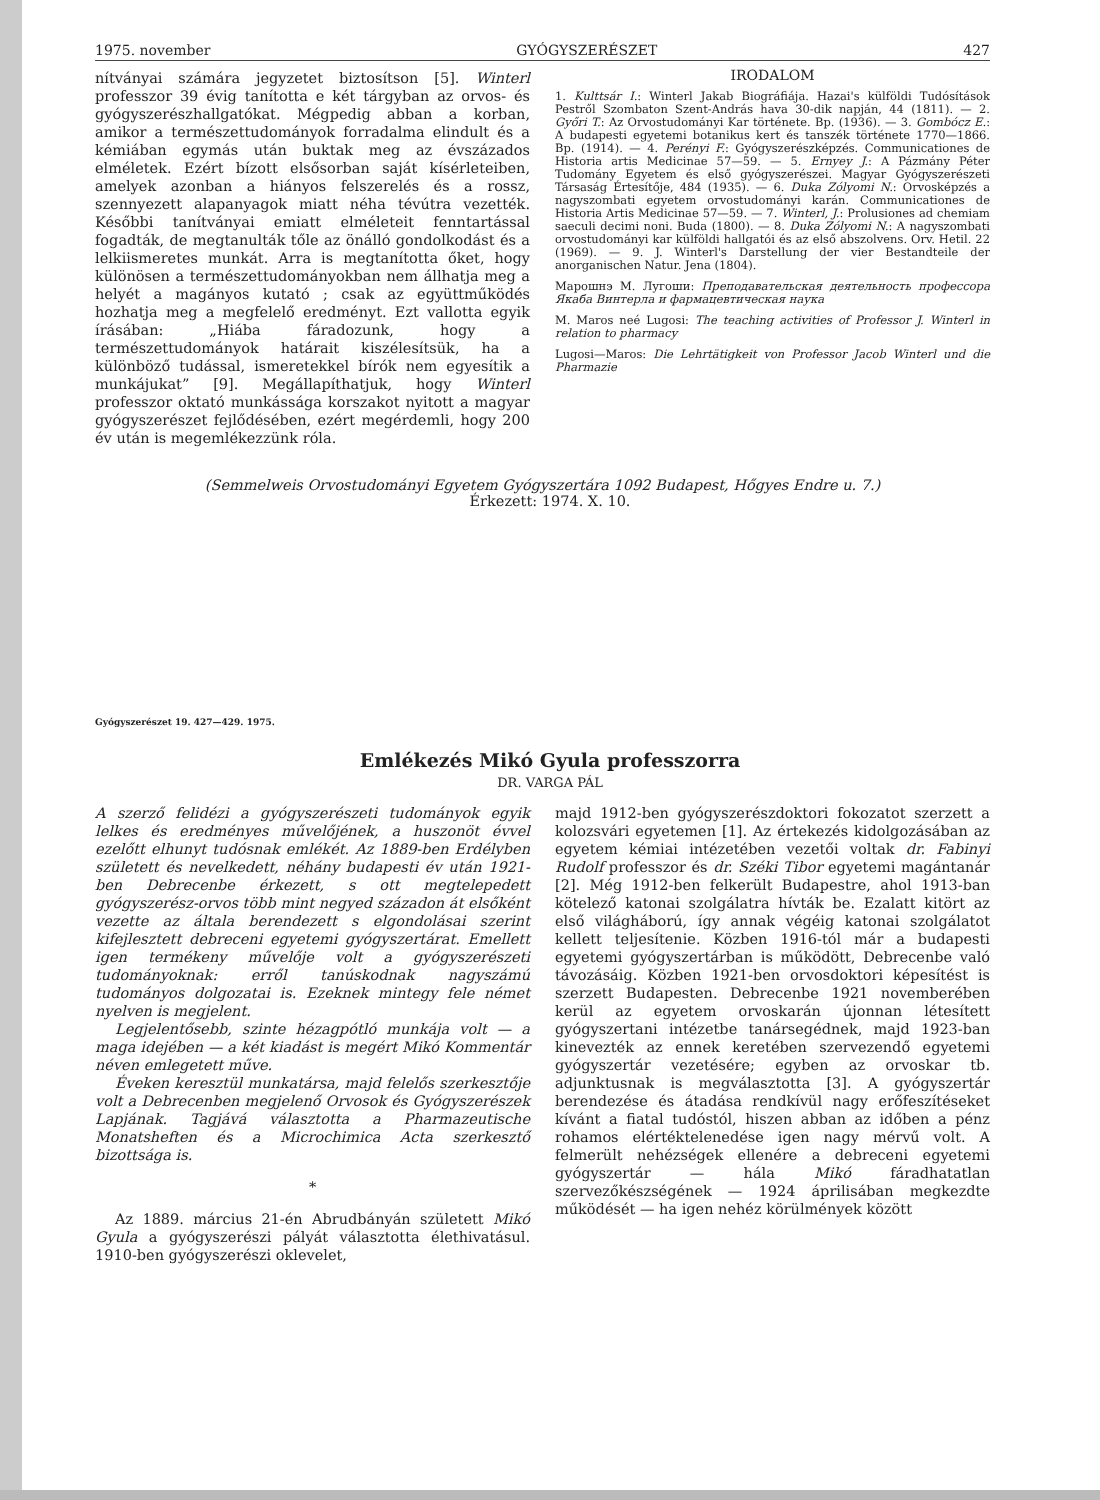1975. november GYÓGYSZERÉSZET 427
nítványai számára jegyzetet biztosítson [5]. Winterl professzor 39 évig tanította e két tárgyban az orvos- és gyógyszerészhallgatókat. Mégpedig abban a korban, amikor a természettudományok forradalma elindult és a kémiában egymás után buktak meg az évszázados elméletek. Ezért bízott elsősorban saját kísérleteiben, amelyek azonban a hiányos felszerelés és a rossz, szennyezett alapanyagok miatt néha tévútra vezették. Későbbi tanítványai emiatt elméleteit fenntartással fogadták, de megtanulták tőle az önálló gondolkodást és a lelkiismeretes munkát. Arra is megtanította őket, hogy különösen a természettudományokban nem állhatja meg a helyét a magányos kutató ; csak az együttműködés hozhatja meg a megfelelő eredményt. Ezt vallotta egyik írásában: „Hiába fáradozunk, hogy a természettudományok határait kiszélesítsük, ha a különböző tudással, ismeretekkel bírók nem egyesítik a munkájukat” [9]. Megállapíthatjuk, hogy Winterl professzor oktató munkássága korszakot nyitott a magyar gyógyszerészet fejlődésében, ezért megérdemli, hogy 200 év után is megemlékezzünk róla.
IRODALOM
1. Kulttsár I.: Winterl Jakab Biográfiája. Hazai's külföldi Tudósítások Pestről Szombaton Szent-András hava 30-dik napján, 44 (1811). — 2. Győri T.: Az Orvostudományi Kar története. Bp. (1936). — 3. Gombócz E.: A budapesti egyetemi botanikus kert és tanszék története 1770—1866. Bp. (1914). — 4. Perényi F.: Gyógyszerészképzés. Communicationes de Historia artis Medicinae 57—59. — 5. Ernyey J.: A Pázmány Péter Tudomány Egyetem és első gyógyszerészei. Magyar Gyógyszerészeti Társaság Értesítője, 484 (1935). — 6. Duka Zólyomi N.: Orvosképzés a nagyszombati egyetem orvostudományi karán. Communicationes de Historia Artis Medicinae 57—59. — 7. Winterl, J.: Prolusiones ad chemiam saeculi decimi noni. Buda (1800). — 8. Duka Zólyomi N.: A nagyszombati orvostudományi kar külföldi hallgatói és az első abszolvens. Orv. Hetil. 22 (1969). — 9. J. Winterl's Darstellung der vier Bestandteile der anorganischen Natur. Jena (1804).
Марошнэ М. Лугоши: Преподавательская деятельность профессора Якаба Винтерла и фармацевтическая наука
M. Maros neé Lugosi: The teaching activities of Professor J. Winterl in relation to pharmacy
Lugosi—Maros: Die Lehrtätigkeit von Professor Jacob Winterl und die Pharmazie
(Semmelweis Orvostudományi Egyetem Gyógyszertára 1092 Budapest, Hőgyes Endre u. 7.)
Érkezett: 1974. X. 10.
Gyógyszerészet 19. 427—429. 1975.
Emlékezés Mikó Gyula professzorra
DR. VARGA PÁL
A szerző felidézi a gyógyszerészeti tudományok egyik lelkes és eredményes művelőjének, a huszonöt évvel ezelőtt elhunyt tudósnak emlékét. Az 1889-ben Erdélyben született és nevelkedett, néhány budapesti év után 1921-ben Debrecenbe érkezett, s ott megtelepedett gyógyszerész-orvos több mint negyed századon át elsőként vezette az általa berendezett s elgondolásai szerint kifejlesztett debreceni egyetemi gyógyszertárat. Emellett igen termékeny művelője volt a gyógyszerészeti tudományoknak: erről tanúskodnak nagyszámú tudományos dolgozatai is. Ezeknek mintegy fele német nyelven is megjelent.
Legjelentősebb, szinte hézagpótló munkája volt — a maga idejében — a két kiadást is megért Mikó Kommentár néven emlegetett műve.
Éveken keresztül munkatársa, majd felelős szerkesztője volt a Debrecenben megjelenő Orvosok és Gyógyszerészek Lapjának. Tagjává választotta a Pharmazeutische Monatsheften és a Microchimica Acta szerkesztő bizottsága is.
*
Az 1889. március 21-én Abrudbányán született Mikó Gyula a gyógyszerészi pályát választotta élethivatásul. 1910-ben gyógyszerészi oklevelet,
majd 1912-ben gyógyszerészdoktori fokozatot szerzett a kolozsvári egyetemen [1]. Az értekezés kidolgozásában az egyetem kémiai intézetében vezetői voltak dr. Fabinyi Rudolf professzor és dr. Széki Tibor egyetemi magántanár [2]. Még 1912-ben felkerült Budapestre, ahol 1913-ban kötelező katonai szolgálatra hívták be. Ezalatt kitört az első világháború, így annak végéig katonai szolgálatot kellett teljesítenie. Közben 1916-tól már a budapesti egyetemi gyógyszertárban is működött, Debrecenbe való távozásáig. Közben 1921-ben orvosdoktori képesítést is szerzett Budapesten. Debrecenbe 1921 novemberében kerül az egyetem orvoskarán újonnan létesített gyógyszertani intézetbe tanársegédnek, majd 1923-ban kinevezték az ennek keretében szervezendő egyetemi gyógyszertár vezetésére; egyben az orvoskar tb. adjunktusnak is megválasztotta [3]. A gyógyszertár berendezése és átadása rendkívül nagy erőfeszítéseket kívánt a fiatal tudóstól, hiszen abban az időben a pénz rohamos elértéktelenedése igen nagy mérvű volt. A felmerült nehézségek ellenére a debreceni egyetemi gyógyszertár — hála Mikó fáradhatatlan szervezőkészségének — 1924 áprilisában megkezdte működését — ha igen nehéz körülmények között